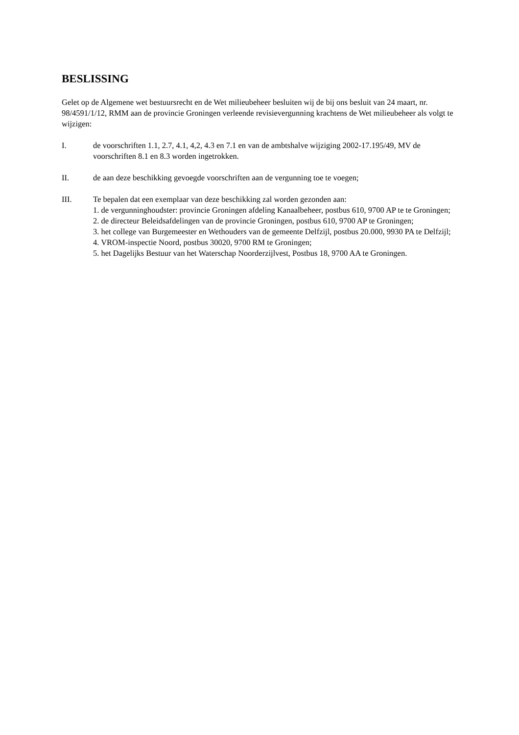BESLISSING
Gelet op de Algemene wet bestuursrecht en de Wet milieubeheer besluiten wij de bij ons besluit van 24 maart, nr. 98/4591/1/12, RMM aan de provincie Groningen verleende revisievergunning krachtens de Wet milieubeheer als volgt te wijzigen:
I. de voorschriften 1.1, 2.7, 4.1, 4,2, 4.3 en 7.1 en van de ambtshalve wijziging 2002-17.195/49, MV de voorschriften 8.1 en 8.3 worden ingetrokken.
II. de aan deze beschikking gevoegde voorschriften aan de vergunning toe te voegen;
III. Te bepalen dat een exemplaar van deze beschikking zal worden gezonden aan:
1. de vergunninghoudster: provincie Groningen afdeling Kanaalbeheer, postbus 610, 9700 AP te te Groningen;
2. de directeur Beleidsafdelingen van de provincie Groningen, postbus 610, 9700 AP te Groningen;
3. het college van Burgemeester en Wethouders van de gemeente Delfzijl, postbus 20.000, 9930 PA te Delfzijl;
4. VROM-inspectie Noord, postbus 30020, 9700 RM te Groningen;
5. het Dagelijks Bestuur van het Waterschap Noorderzijlvest, Postbus 18, 9700 AA te Groningen.